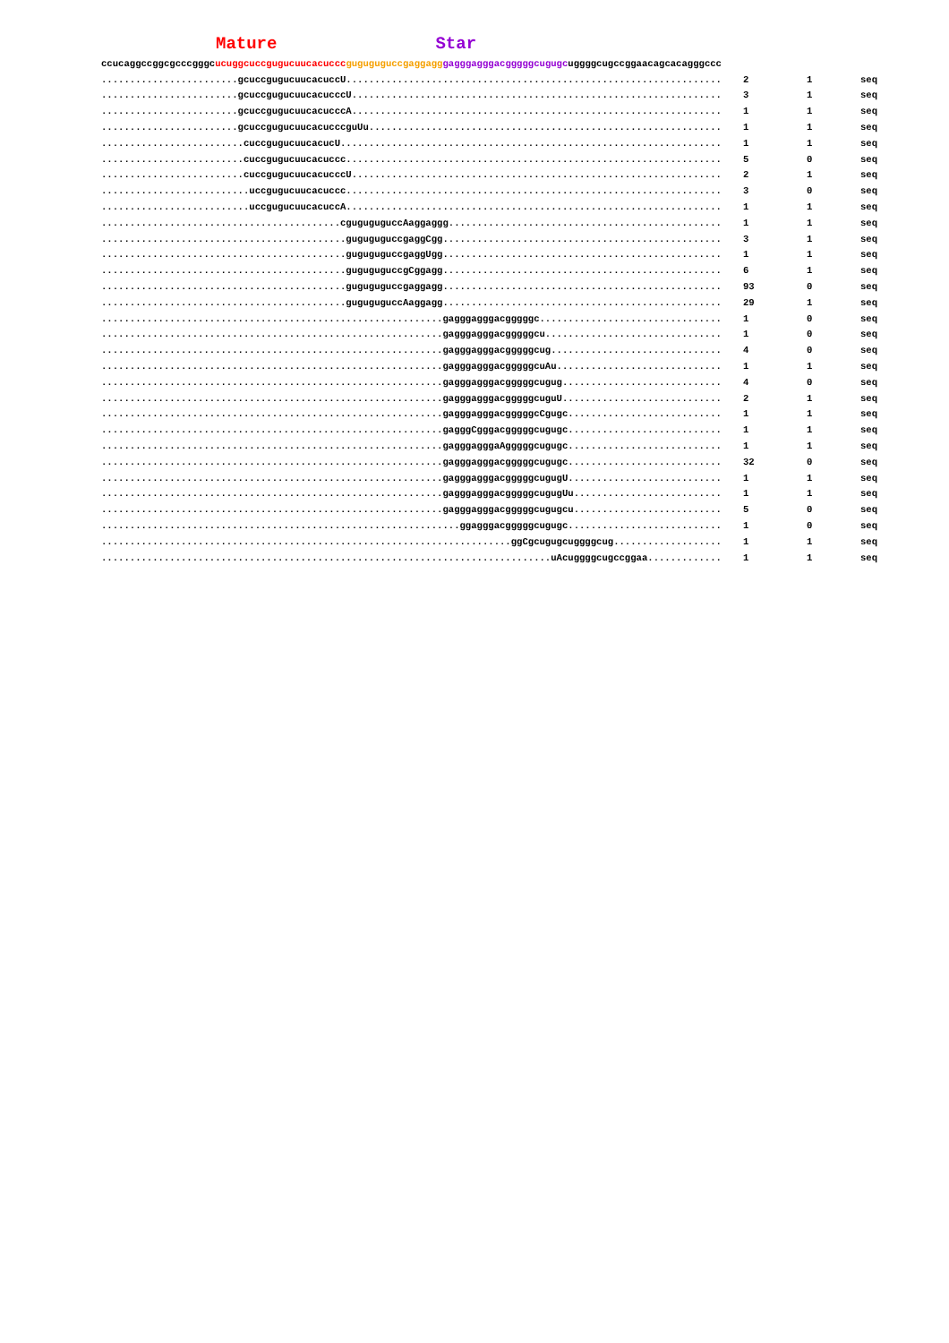Mature Star
| ccucaggccggcgcccgggc ucuggcuccgugucuucacuccc guguguguccgaggagg gagggagggacgggggcugugc uggggcugccggaacagcacagggccc | | | |
| ........................gcuccgugucuucacuccU.................................................................. | 2 | 1 | seq |
| ........................gcuccgugucuucacucccU................................................................. | 3 | 1 | seq |
| ........................gcuccgugucuucacucccA................................................................. | 1 | 1 | seq |
| ........................gcuccgugucuucacucccguUu.............................................................. | 1 | 1 | seq |
| .........................cuccgugucuucacucU................................................................... | 1 | 1 | seq |
| .........................cuccgugucuucacuccc.................................................................. | 5 | 0 | seq |
| .........................cuccgugucuucacucccU................................................................. | 2 | 1 | seq |
| ..........................uccgugucuucacuccc.................................................................. | 3 | 0 | seq |
| ..........................uccgugucuucacuccA.................................................................. | 1 | 1 | seq |
| ..........................................cguguguguccAaggaggg................................................ | 1 | 1 | seq |
| ...........................................guguguguccgaggCgg................................................. | 3 | 1 | seq |
| ...........................................guguguguccgaggUgg................................................. | 1 | 1 | seq |
| ...........................................guguguguccgCggagg................................................. | 6 | 1 | seq |
| ...........................................guguguguccgaggagg................................................. | 93 | 0 | seq |
| ...........................................guguguguccAaggagg................................................. | 29 | 1 | seq |
| ............................................................gagggagggacgggggc................................ | 1 | 0 | seq |
| ............................................................gagggagggacgggggcu............................... | 1 | 0 | seq |
| ............................................................gagggagggacgggggcug.............................. | 4 | 0 | seq |
| ............................................................gagggagggacgggggcuAu............................. | 1 | 1 | seq |
| ............................................................gagggagggacgggggcugug............................ | 4 | 0 | seq |
| ............................................................gagggagggacgggggcuguU............................ | 2 | 1 | seq |
| ............................................................gagggagggacgggggcCgugc........................... | 1 | 1 | seq |
| ............................................................gagggCgggacgggggcugugc........................... | 1 | 1 | seq |
| ............................................................gagggagggaAgggggcugugc........................... | 1 | 1 | seq |
| ............................................................gagggagggacgggggcugugc........................... | 32 | 0 | seq |
| ............................................................gagggagggacgggggcugugU........................... | 1 | 1 | seq |
| ............................................................gagggagggacgggggcugugUu.......................... | 1 | 1 | seq |
| ............................................................gagggagggacgggggcugugcu.......................... | 5 | 0 | seq |
| ...............................................................ggagggacgggggcugugc........................... | 1 | 0 | seq |
| ........................................................................ggCgcugugcuggggcug................... | 1 | 1 | seq |
| ...............................................................................uAcuggggcugccggaa............. | 1 | 1 | seq |